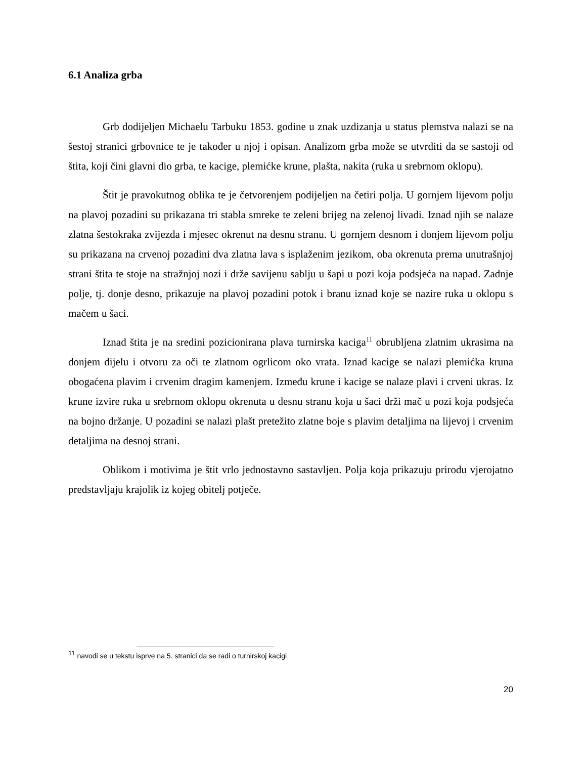6.1 Analiza grba
Grb dodijeljen Michaelu Tarbuku 1853. godine u znak uzdizanja u status plemstva nalazi se na šestoj stranici grbovnice te je također u njoj i opisan. Analizom grba može se utvrditi da se sastoji od štita, koji čini glavni dio grba, te kacige, plemićke krune, plašta, nakita (ruka u srebrnom oklopu).
Štit je pravokutnog oblika te je četvorenjem podijeljen na četiri polja. U gornjem lijevom polju na plavoj pozadini su prikazana tri stabla smreke te zeleni brijeg na zelenoj livadi. Iznad njih se nalaze zlatna šestokraka zvijezda i mjesec okrenut na desnu stranu. U gornjem desnom i donjem lijevom polju su prikazana na crvenoj pozadini dva zlatna lava s isplaženim jezikom, oba okrenuta prema unutrašnjoj strani štita te stoje na stražnjoj nozi i drže savijenu sablju u šapi u pozi koja podsjeća na napad. Zadnje polje, tj. donje desno, prikazuje na plavoj pozadini potok i branu iznad koje se nazire ruka u oklopu s mačem u šaci.
Iznad štita je na sredini pozicionirana plava turnirska kaciga<sup>11</sup> obrubljena zlatnim ukrasima na donjem dijelu i otvoru za oči te zlatnom ogrlicom oko vrata. Iznad kacige se nalazi plemićka kruna obogaćena plavim i crvenim dragim kamenjem. Između krune i kacige se nalaze plavi i crveni ukras. Iz krune izvire ruka u srebrnom oklopu okrenuta u desnu stranu koja u šaci drži mač u pozi koja podsjeća na bojno držanje. U pozadini se nalazi plašt pretežito zlatne boje s plavim detaljima na lijevoj i crvenim detaljima na desnoj strani.
Oblikom i motivima je štit vrlo jednostavno sastavljen. Polja koja prikazuju prirodu vjerojatno predstavljaju krajolik iz kojeg obitelj potječe.
<sup>11</sup> navodi se u tekstu isprve na 5. stranici da se radi o turnirskoj kacigi
20